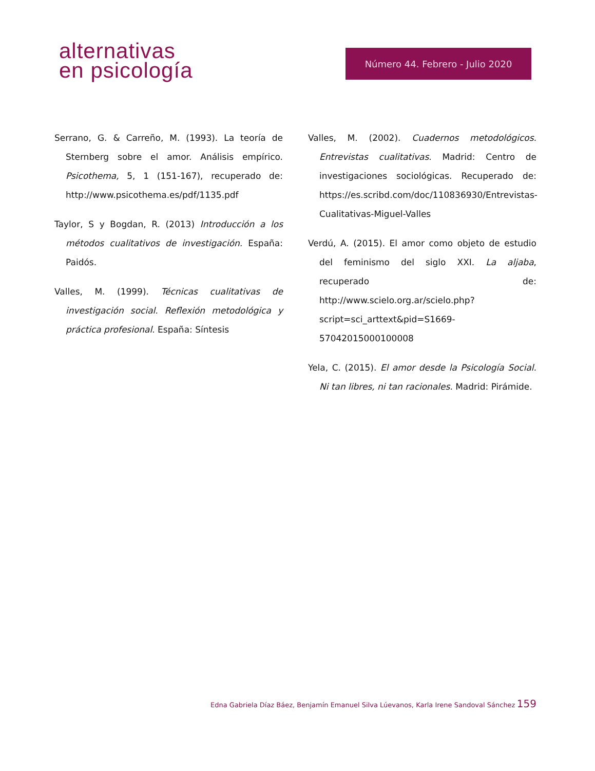alternativas
en psicología
Número 44. Febrero - Julio 2020
Serrano, G. & Carreño, M. (1993). La teoría de Sternberg sobre el amor. Análisis empírico. Psicothema, 5, 1 (151-167), recuperado de: http://www.psicothema.es/pdf/1135.pdf
Taylor, S y Bogdan, R. (2013) Introducción a los métodos cualitativos de investigación. España: Paidós.
Valles, M. (1999). Técnicas cualitativas de investigación social. Reflexión metodológica y práctica profesional. España: Síntesis
Valles, M. (2002). Cuadernos metodológicos. Entrevistas cualitativas. Madrid: Centro de investigaciones sociológicas. Recuperado de: https://es.scribd.com/doc/110836930/Entrevistas-Cualitativas-Miguel-Valles
Verdú, A. (2015). El amor como objeto de estudio del feminismo del siglo XXI. La aljaba, recuperado de: http://www.scielo.org.ar/scielo.php?script=sci_arttext&pid=S1669-57042015000100008
Yela, C. (2015). El amor desde la Psicología Social. Ni tan libres, ni tan racionales. Madrid: Pirámide.
Edna Gabriela Díaz Báez, Benjamín Emanuel Silva Lúevanos, Karla Irene Sandoval Sánchez 159